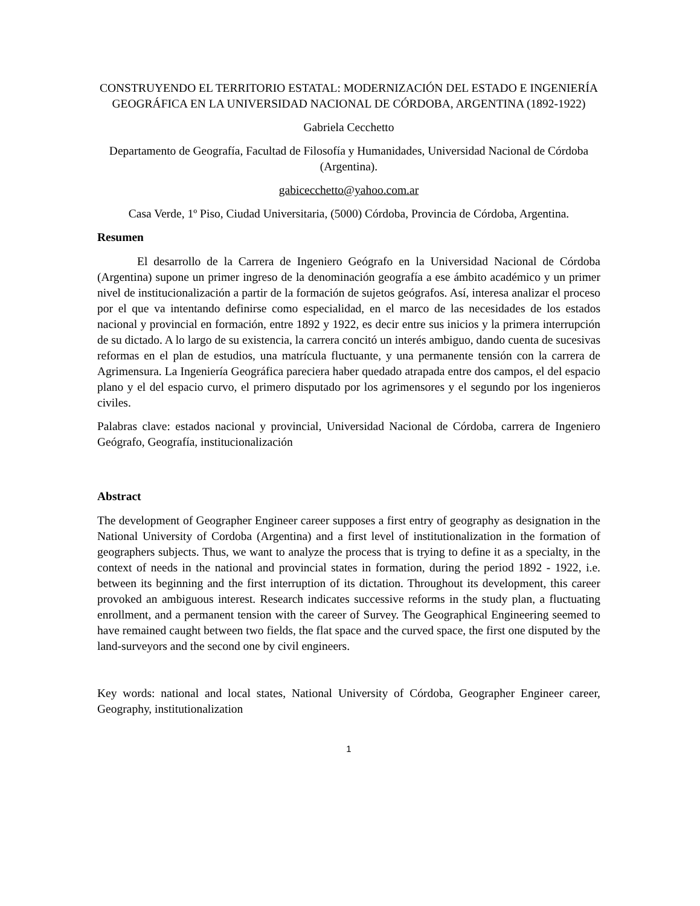CONSTRUYENDO EL TERRITORIO ESTATAL: MODERNIZACIÓN DEL ESTADO E INGENIERÍA GEOGRÁFICA EN LA UNIVERSIDAD NACIONAL DE CÓRDOBA, ARGENTINA (1892-1922)
Gabriela Cecchetto
Departamento de Geografía, Facultad de Filosofía y Humanidades, Universidad Nacional de Córdoba (Argentina).
gabicecchetto@yahoo.com.ar
Casa Verde, 1º Piso, Ciudad Universitaria, (5000) Córdoba, Provincia de Córdoba, Argentina.
Resumen
El desarrollo de la Carrera de Ingeniero Geógrafo en la Universidad Nacional de Córdoba (Argentina) supone un primer ingreso de la denominación geografía a ese ámbito académico y un primer nivel de institucionalización a partir de la formación de sujetos geógrafos. Así, interesa analizar el proceso por el que va intentando definirse como especialidad, en el marco de las necesidades de los estados nacional y provincial en formación, entre 1892 y 1922, es decir entre sus inicios y la primera interrupción de su dictado. A lo largo de su existencia, la carrera concitó un interés ambiguo, dando cuenta de sucesivas reformas en el plan de estudios, una matrícula fluctuante, y una permanente tensión con la carrera de Agrimensura. La Ingeniería Geográfica pareciera haber quedado atrapada entre dos campos, el del espacio plano y el del espacio curvo, el primero disputado por los agrimensores y el segundo por los ingenieros civiles.
Palabras clave: estados nacional y provincial, Universidad Nacional de Córdoba, carrera de Ingeniero Geógrafo, Geografía, institucionalización
Abstract
The development of Geographer Engineer career supposes a first entry of geography as designation in the National University of Cordoba (Argentina) and a first level of institutionalization in the formation of geographers subjects. Thus, we want to analyze the process that is trying to define it as a specialty, in the context of needs in the national and provincial states in formation, during the period 1892 - 1922, i.e. between its beginning and the first interruption of its dictation. Throughout its development, this career provoked an ambiguous interest. Research indicates successive reforms in the study plan, a fluctuating enrollment, and a permanent tension with the career of Survey. The Geographical Engineering seemed to have remained caught between two fields, the flat space and the curved space, the first one disputed by the land-surveyors and the second one by civil engineers.
Key words: national and local states, National University of Córdoba, Geographer Engineer career, Geography, institutionalization
1